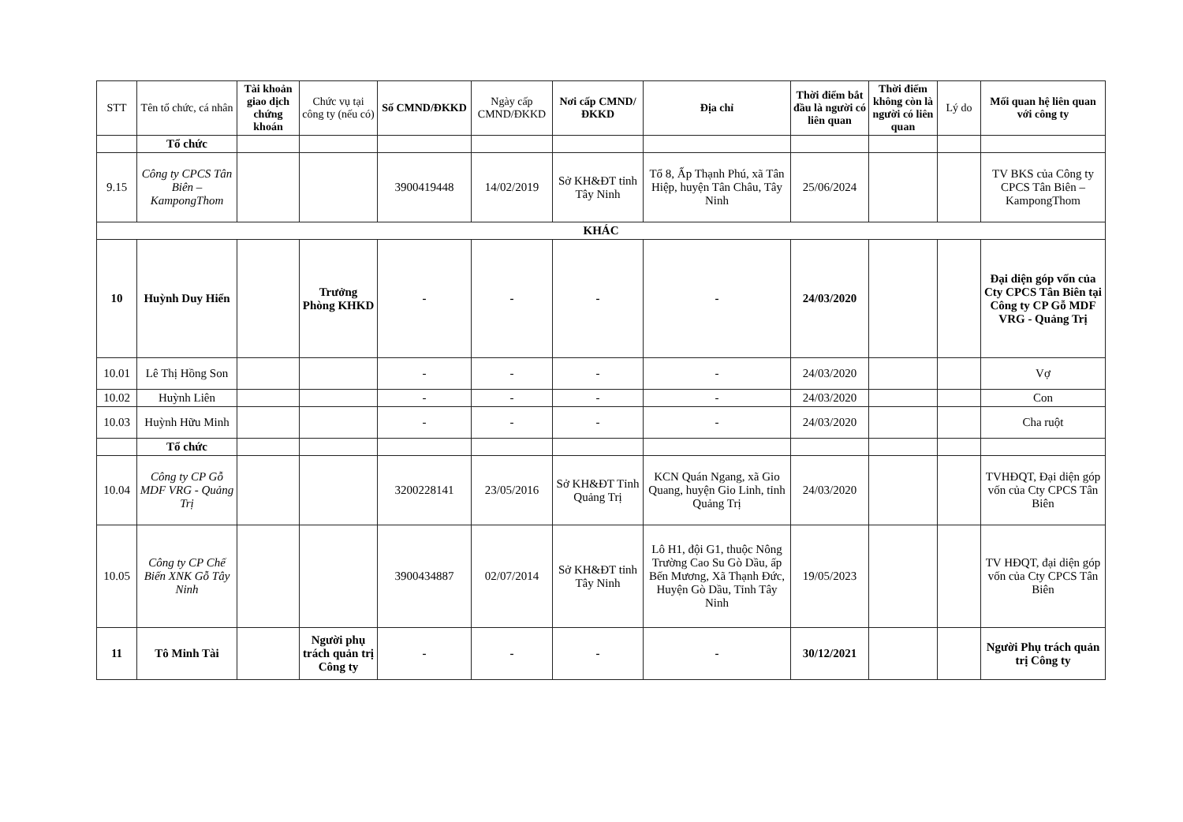| STT | Tên tổ chức, cá nhân | Tài khoản giao dịch chứng khoán | Chức vụ tại công ty (nếu có) | Số CMND/ĐKKD | Ngày cấp CMND/ĐKKD | Nơi cấp CMND/ĐKKD | Địa chỉ | Thời điểm bắt đầu là người có liên quan | Thời điểm không còn là người có liên quan | Lý do | Mối quan hệ liên quan với công ty |
| --- | --- | --- | --- | --- | --- | --- | --- | --- | --- | --- | --- |
| | Tổ chức | | | | | | | | | | |
| 9.15 | Công ty CPCS Tân Biên – KampongThom | | | 3900419448 | 14/02/2019 | Sở KH&ĐT tỉnh Tây Ninh | Tổ 8, Ấp Thạnh Phú, xã Tân Hiệp, huyện Tân Châu, Tây Ninh | 25/06/2024 | | | TV BKS của Công ty CPCS Tân Biên – KampongThom |
| KHÁC | | | | | | | | | | | |
| 10 | Huỳnh Duy Hiển | | Trưởng Phòng KHKD | - | - | - | - | 24/03/2020 | | | Đại diện góp vốn của Cty CPCS Tân Biên tại Công ty CP Gỗ MDF VRG - Quảng Trị |
| 10.01 | Lê Thị Hồng Son | | | - | - | - | - | 24/03/2020 | | | Vợ |
| 10.02 | Huỳnh Liên | | | - | - | - | - | 24/03/2020 | | | Con |
| 10.03 | Huỳnh Hữu Minh | | | - | - | - | - | 24/03/2020 | | | Cha ruột |
| | Tổ chức | | | | | | | | | | |
| 10.04 | Công ty CP Gỗ MDF VRG - Quảng Trị | | | 3200228141 | 23/05/2016 | Sở KH&ĐT Tỉnh Quảng Trị | KCN Quán Ngang, xã Gio Quang, huyện Gio Linh, tỉnh Quảng Trị | 24/03/2020 | | | TVHĐQT, Đại diện góp vốn của Cty CPCS Tân Biên |
| 10.05 | Công ty CP Chế Biến XNK Gỗ Tây Ninh | | | 3900434887 | 02/07/2014 | Sở KH&ĐT tỉnh Tây Ninh | Lô H1, đội G1, thuộc Nông Trường Cao Su Gò Dầu, ấp Bến Mương, Xã Thạnh Đức, Huyện Gò Dầu, Tỉnh Tây Ninh | 19/05/2023 | | | TV HĐQT, đại diện góp vốn của Cty CPCS Tân Biên |
| 11 | Tô Minh Tài | | Người phụ trách quản trị Công ty | - | - | - | - | 30/12/2021 | | | Người Phụ trách quản trị Công ty |